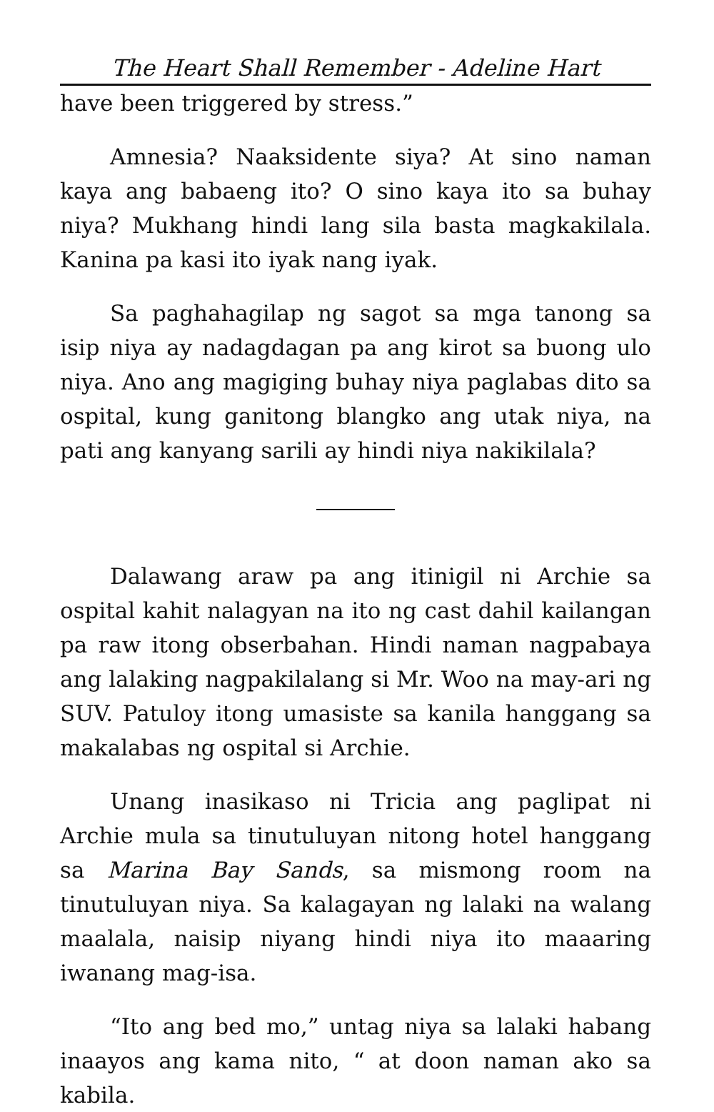The Heart Shall Remember - Adeline Hart
have been triggered by stress.”
Amnesia? Naaksidente siya? At sino naman kaya ang babaeng ito? O sino kaya ito sa buhay niya? Mukhang hindi lang sila basta magkakilala. Kanina pa kasi ito iyak nang iyak.
Sa paghahagilap ng sagot sa mga tanong sa isip niya ay nadagdagan pa ang kirot sa buong ulo niya. Ano ang magiging buhay niya paglabas dito sa ospital, kung ganitong blangko ang utak niya, na pati ang kanyang sarili ay hindi niya nakikilala?
Dalawang araw pa ang itinigil ni Archie sa ospital kahit nalagyan na ito ng cast dahil kailangan pa raw itong obserbahan. Hindi naman nagpabaya ang lalaking nagpakilalang si Mr. Woo na may-ari ng SUV. Patuloy itong umasiste sa kanila hanggang sa makalabas ng ospital si Archie.
Unang inasikaso ni Tricia ang paglipat ni Archie mula sa tinutuluyan nitong hotel hanggang sa Marina Bay Sands, sa mismong room na tinutuluyan niya. Sa kalagayan ng lalaki na walang maalala, naisip niyang hindi niya ito maaaring iwanang mag-isa.
“Ito ang bed mo,” untag niya sa lalaki habang inaayos ang kama nito, “ at doon naman ako sa kabila.